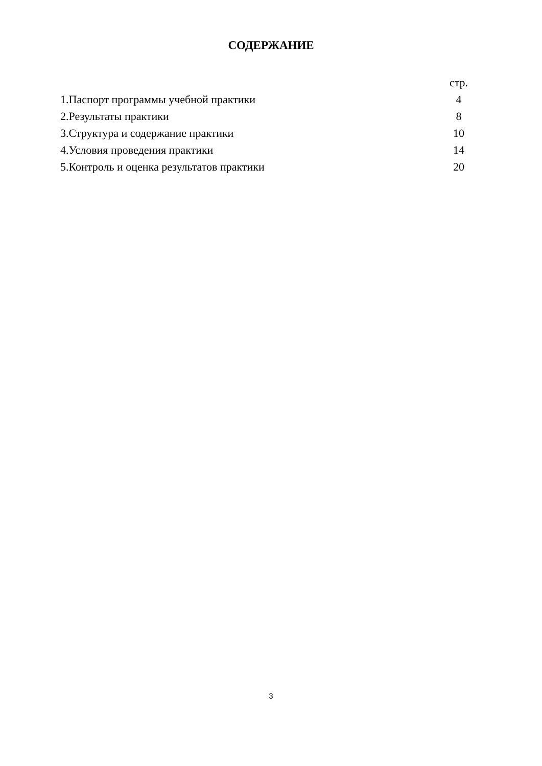СОДЕРЖАНИЕ
| | стр. |
| 1.Паспорт программы учебной практики | 4 |
| 2.Результаты практики | 8 |
| 3.Структура и содержание практики | 10 |
| 4.Условия проведения практики | 14 |
| 5.Контроль и оценка результатов практики | 20 |
3